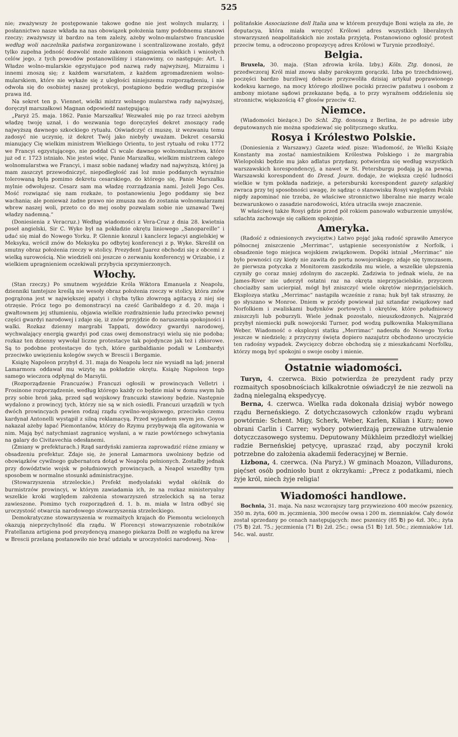525
nie; zważywszy że postępowanie takowe godne nie jest wolnych mularzy, i posłannictwo nasze wkłada na nas obowiązek położenia tamy podobnemu stanowi rzeczy; zważywszy iż bardzo na tem zależy, ażeby wolno-mularstwo francuskie według woli naczelnika państwa zorganizowane i scentralizowane zostało, gdyż tylko zupełna jedność dozwolić może zakonom osiągnienia wielkich i wniosłych celów jego, z tych powodów postanowiliśmy i stanowimy, co następuje: Art. 1. Władze wolno-mularskie egzystujące pod nazwą rady najwyższej, Mizraimu i innemi znoszą się; z każdem warsztatem, z każdem zgromadzeniem wolno-mularskiem, które nie wykaże się z uległości niniejszemu rozporządzeniu, i nie odwoła się do osobistej naszej protekcyi, postąpiono będzie według przepisów prawa itd.
Na sekret ten p. Viennet, wielki mistrz wolnego mularstwa rady najwyższej, doręczył marszałkowi Magnan odpowiedź następującą:
„Paryż 25. maja. 1862. Panie Marszałku! Wezwałeś mię po raz trzeci ażebym władzę twoję uznał, i do wezwania tego doręczyłeś dekret znoszący radę najwyższą dawnego szkockiego rytuału. Oświadczyć ci muszę, iż wezwaniu temu zadosyć nie uczynię, iż dekret Twój jako niebyły uważam. Dekret cesarski mianujący Cię wielkim ministrem Wielkiego Orientu, to jest rytuału od roku 1772 we Francyi egzystującego, nie poddał Ci wcale dawnego wolnomularstwa, które już od r. 1723 istniało. Nie jesteś więc, Panie Marszałku, wielkim mistrzem całego wolnomularstwa we Francyi, i masz sobie nadanej władzy nad najwyższą, której ja mam zaszczyt przewodniczyć, niepodległość zaś loż mnie poddanych wyraźnie tolerowaną była pomimo dekretu cesarskiego, do którego się, Panie Marszałku mylnie odwołujesz. Cesarz sam ma władzę rozrządzania nami. Jeżeli Jego Ces. Mość rozwiązać się nam rozkaże, to postanowieniu Jego poddamy się bez wachania; ale ponieważ żadne prawo nie zmusza nas do zostania wolnomularzami wbrew naszej woli, przeto co do mej osoby pozwalam sobie nie uznawać Twej władzy nademną.“
(Doniesienia z Veracruz.) Według wiadomości z Vera-Cruz z dnia 28. kwietnia poseł angielski, Sir C. Wyke był na pokładzie okrętu liniowego „Sanopareille“ i udać się miał do Nowego Yorku. P. Glennie konzul i kanclerz legacyi angielskiej w Meksyku, wrócił znów do Meksyku po odbytej konferencyi z p. Wyke. Skreślił on smutny obraz położenia rzeczy w stolicy. Prezydent Juarez obchodzi się z obcemi z wielką surowością. Nie wiedzieli oni jeszcze o zerwaniu konferencyj w Orizabie, i z wielkiem upragnieniem oczekiwali przybycia sprzymierzonych.
Włochy.
(Stan rzeczy.) Po smutnem wyjeździe Króla Wiktora Emanuela z Neapolu, dzienniki tamtejsze kreślą nie wesoły obraz położenia rzeczy w stolicy, która znów pogrążona jest w największej apatyi i chyba tylko złowrogą agitacyą z niej się otrzęsie. Prócz tego po demonstracyi na cześć Garibaldego z d. 20. maja i gwałtownem jej stłumieniu, objawia wielkie rozdrażnienie ludu przeciwko pewnej części gwardyi narodowej i zdaje się, iż znów przyjdzie do naruszenia spokojności i walki. Rozkaz dzienny margrabi Tappati, dowódzcy gwardyi narodowej, wychwalający energią gwardyi pod czas owej demonstracyi wielu się nie podoba; rozkaz ten dzienny wywołał liczne protestacye tak pojedyncze jak też i zbiorowe. Są to podobne protestacye do tych, które garibaldianie podali w Lombardyi przeciwko uwięzieniu kolegów swych w Brescii i Bergamie.
Książę Napoleon przybył d. 31. maja do Neapolu lecz nie wysiadł na ląd; jenerał Lamarmora oddawał mu wizytę na pokładzie okrętu. Książę Napoleon tego samego wieczora odpłynął do Marsylii.
(Rozporządzenie Francuzów.) Francuzi ogłosili w prowincyach Velletri i Frosinone rozporządzenie, według którego każdy co będzie miał w domu swym lub przy sobie broń jaką, przed sąd wojskowy francuzki stawiony będzie. Następnie wydalono z prowincyj tych, którzy nie są w nich osiedli. Francuzi urządzili w tych dwóch prowincyach pewien rodzaj rządu cywilno-wojskowego, przeciwko czemu kardynał Antonelli wystąpił z silną reklamacyą. Przed wyjazdem swym jen. Goyon nakazał ażeby łapać Piemontanów, którzy do Rzymu przybywają dla agitowania w nim. Mają być natychmiast zagranicę wysłani, a w razie powtórnego schwytania na galary do Civitavechia odesłanemi.
(Zmiany w prefekturach.) Rząd sardyński zamierza zaprowadzić różne zmiany w obsadzeniu prefektur. Zdaje się, że jenerał Lamarmora uwolniony będzie od obowiązków cywilnego gubernatora dotąd w Neapolu pełnionych. Zostałby jednak przy dowództwie wojsk w południowych prowincyach, a Neapol wszedłby tym sposobem w normalne stosunki administracyjne.
(Stowarzyszenia strzeleckie.) Prefekt medyolański wydał okólnik do burmistrzów prowincyi, w którym zawiadamia ich, że na rozkaz ministeryalny wszelkie kroki względem założenia stowarzyszeń strzeleckich są na teraz zawieszone. Pomimo tych rozporządzeń d. 1. b. m. miała w Intra odbyć się uroczystość otwarcia narodowego stowarzyszenia strzeleckiego.
Demokratyczne stowarzyszenia w rozmaitych krajach do Piemontu wcielonych okazują nieprzychylność dla rządu. W Florencyi stowarzyszenie robotników Fratellanza artigiena pod prezydencyą znanego piekarza Dolfi ze względu na krew w Brescii przelaną postanowiło nie brać udziału w uroczystości narodowej. Nea-
politańskie Associazione dell Italia una w którem prezyduje Boni wzięła za złe, że deputacya, która miała wręczyć Królowi adres wszystkich liberalnych stowarzyszeń neapolitańskich nie została przyjętą. Postanowiono ogłosić protest przeciw temu, a odroczono propozycyę adres Królowi w Turynie przedłożyć.
Belgia.
Bruxela, 30. maja. (Stan zdrowia króla. Izby.) Köln. Ztg. donosi, że przedwczoraj Król miał znowu słaby paroksyzm gorączki. Izba po trzechdniowej, poczęści bardzo burzliwej debacie przyzwoliła dzisiaj artykuł poprawionego kodeksu karnego, na mocy którego złośliwe pociski przeciw państwu i osobom z ambony miotane sądowi przekazane będą, a to przy wyraźnem oddzieleniu się stronnictw, większością 47 głosów przeciw 42.
Niemce.
(Wiadomości bieżące.) Do Schl. Ztg. donoszą z Berlina, że po adresie izby deputowanych nie można spodziewać się politycznego skutku.
Rosya i Królestwo Polskie.
(Doniesienia z Warszawy.) Gazeta wied. pisze: Wiadomość, że Wielki Książę Konstanty ma zostać namiestnikiem Królestwa Polskiego i że margrabia Wielopolski będzie mu jako adlatus przydany, potwierdza się według wszystkich warszawskich korespondencyj, a nawet w St. Petersburgu podają ją za pewną. Warszawski korespondent do Dresd. Journ. dodaje, że większa część ludności wielkie w tym pokłada nadzieje, a petersburski korespondent gazety szlązkiej zwraca przy tej sposobności uwagę, że sądząc o stanowisku Rosyi względem Polski nigdy zapominać nie trzeba, że właściwe stronnictwo liberalne nie marzy wcale bezwarunkowo o zasadzie narodowości, która utraciła swoje znaczenie.
W właściwej także Rosyi gdzie przed pół rokiem panowało wzburzenie umysłów, szlachta zachowuje się całkiem spokojnie.
Ameryka.
(Radość z odniesionych zwycięztw.) Łatwo pojąć jaką radość sprawiło Ameryce północnej zniszczenie „Merrimac“, ustąpienie secesyonistów z Norfolk, i obsadzenie tego miejsca wojskiem związkowem. Dopóki istniał „Merrimac“ nie było pewności czy kiedy nie zawita do portu nowojorskiego; zdaje się tymczasem, że pierwsza potyczka z Monitorem zaszkodziła mu wiele, a wszelkie ulepszenia czyniły go coraz mniej zdolnym do zaczepki. Zadziwia to jednak wielu, że na James-River nie uderzył ostatni raz na okręta nieprzyjacielskie, przyczem chociażby sam ucierpiał, mógł był zniszczyć wiele okrętów nieprzyjacielskich. Eksplozya statku „Merrimac“ nastąpiła wcześnie z rana; huk był tak straszny, że go słyszano w Monroe. Dniem w przódy powiewał już sztandar związkowy nad Norfolkiem i zwaliskami budynków portowych i okrętów, które południowcy zniszczyli lub poburzyli. Wiele jednak pozostało, nieuszkodzonych. Najprzód przybył niemiecki pułk nowojorski Turner, pod wodzą pułkownika Maksymiliana Weber. Wiadomość o eksplozyi statku „Merrimac“ nadeszła do Nowego Yorku jeszcze w niedzielę; z przyczyny święta dopiero nazajutrz obchodzono uroczyście ten radośny wypadek. Zwycięzcy dobrze obchodzą się z mieszkańcami Norfolku, którzy mogą być spokojni o swoje osoby i mienie.
Ostatnie wiadomości.
Turyn, 4. czerwca. Bixio potwierdza że prezydent rady przy rozmaitych sposobnościach kilkakrotnie oświadczył że nie zezwoli na żadną nielegalną ekspedycyę.
Berna, 4. czerwca. Wielka rada dokonała dzisiaj wybór nowego rządu Berneńskiego. Z dotychczasowych członków rządu wybrani powtórnie: Schent. Migy, Scherk, Weber, Karlen, Kilian i Kurz; nowo obrani Carlin i Carrer; wybory potwierdzają przeważne utrwalenie dotyczczasowego systemu. Deputowany Mükhleim przedłożył wielkiej radzie Berneńskiej petycyę, upraszać rząd, aby poczynił kroki potrzebne do założenia akademii federacyjnej w Bernie.
Lizbona, 4. czerwca. (Na Paryż.) W gminach Moazon, Villadurons, pięćset osób podniosło bunt z okrzykami: „Precz z podatkami, niech żyje król, niech żyje religia!
Wiadomości handlowe.
Bochnia, 31. maja. Na nasz wczorajszy targ przywieziono 400 meców pszenicy, 350 m. żyta, 600 m. jęczmienia, 300 meców owsa i 200 m. ziemniaków. Cały dowóz został sprzedany po cenach następujących: mec pszenicy (85 ℔) po 4zł. 30c.; żyta (75 ℔) 2zł. 75.; jęczmienia (71 ℔) 2zł. 25c.; owsa (51 ℔) 1zł. 50c.; ziemniaków 1zł. 54c. wal. austr.